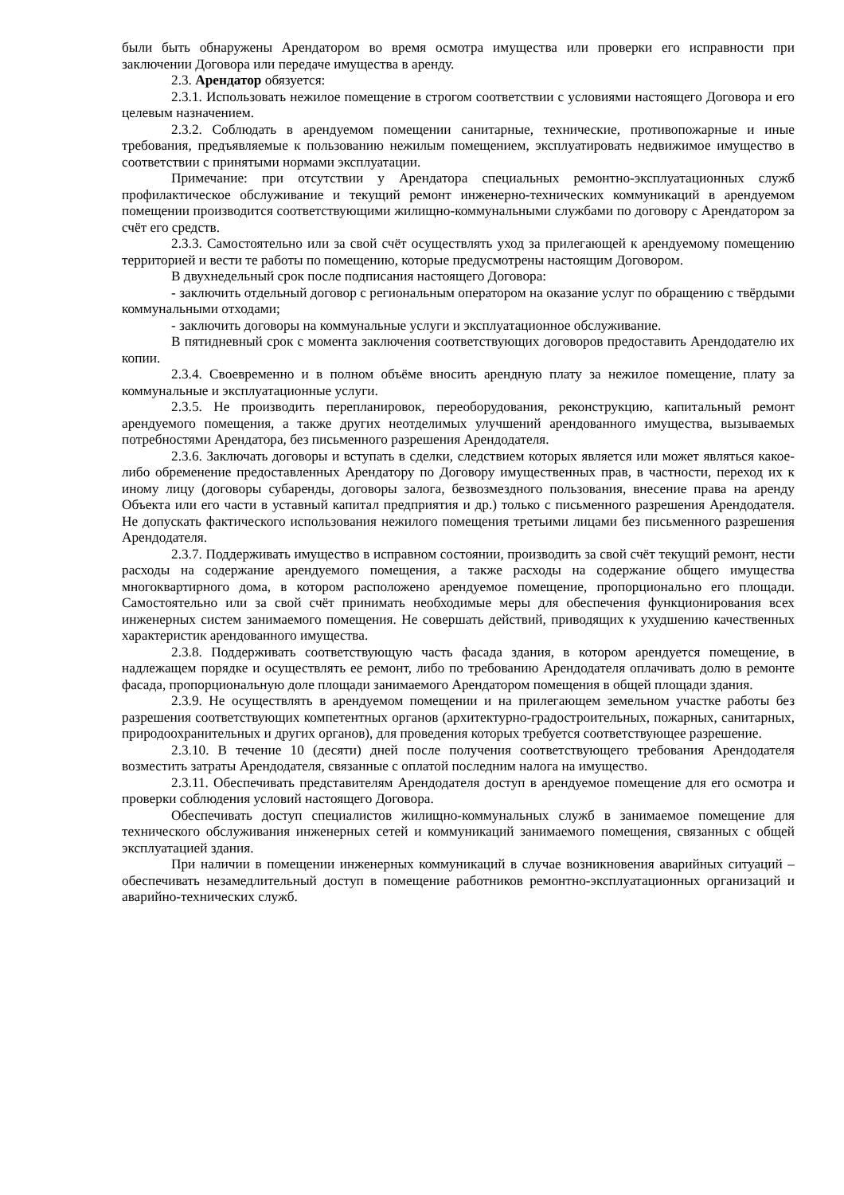были быть обнаружены Арендатором во время осмотра имущества или проверки его исправности при заключении Договора или передаче имущества в аренду.
2.3. Арендатор обязуется:
2.3.1. Использовать нежилое помещение в строгом соответствии с условиями настоящего Договора и его целевым назначением.
2.3.2. Соблюдать в арендуемом помещении санитарные, технические, противопожарные и иные требования, предъявляемые к пользованию нежилым помещением, эксплуатировать недвижимое имущество в соответствии с принятыми нормами эксплуатации.
Примечание: при отсутствии у Арендатора специальных ремонтно-эксплуатационных служб профилактическое обслуживание и текущий ремонт инженерно-технических коммуникаций в арендуемом помещении производится соответствующими жилищно-коммунальными службами по договору с Арендатором за счёт его средств.
2.3.3. Самостоятельно или за свой счёт осуществлять уход за прилегающей к арендуемому помещению территорией и вести те работы по помещению, которые предусмотрены настоящим Договором.
В двухнедельный срок после подписания настоящего Договора:
- заключить отдельный договор с региональным оператором на оказание услуг по обращению с твёрдыми коммунальными отходами;
- заключить договоры на коммунальные услуги и эксплуатационное обслуживание.
В пятидневный срок с момента заключения соответствующих договоров предоставить Арендодателю их копии.
2.3.4. Своевременно и в полном объёме вносить арендную плату за нежилое помещение, плату за коммунальные и эксплуатационные услуги.
2.3.5. Не производить перепланировок, переоборудования, реконструкцию, капитальный ремонт арендуемого помещения, а также других неотделимых улучшений арендованного имущества, вызываемых потребностями Арендатора, без письменного разрешения Арендодателя.
2.3.6. Заключать договоры и вступать в сделки, следствием которых является или может являться какое-либо обременение предоставленных Арендатору по Договору имущественных прав, в частности, переход их к иному лицу (договоры субаренды, договоры залога, безвозмездного пользования, внесение права на аренду Объекта или его части в уставный капитал предприятия и др.) только с письменного разрешения Арендодателя. Не допускать фактического использования нежилого помещения третьими лицами без письменного разрешения Арендодателя.
2.3.7. Поддерживать имущество в исправном состоянии, производить за свой счёт текущий ремонт, нести расходы на содержание арендуемого помещения, а также расходы на содержание общего имущества многоквартирного дома, в котором расположено арендуемое помещение, пропорционально его площади. Самостоятельно или за свой счёт принимать необходимые меры для обеспечения функционирования всех инженерных систем занимаемого помещения. Не совершать действий, приводящих к ухудшению качественных характеристик арендованного имущества.
2.3.8. Поддерживать соответствующую часть фасада здания, в котором арендуется помещение, в надлежащем порядке и осуществлять ее ремонт, либо по требованию Арендодателя оплачивать долю в ремонте фасада, пропорциональную доле площади занимаемого Арендатором помещения в общей площади здания.
2.3.9. Не осуществлять в арендуемом помещении и на прилегающем земельном участке работы без разрешения соответствующих компетентных органов (архитектурно-градостроительных, пожарных, санитарных, природоохранительных и других органов), для проведения которых требуется соответствующее разрешение.
2.3.10. В течение 10 (десяти) дней после получения соответствующего требования Арендодателя возместить затраты Арендодателя, связанные с оплатой последним налога на имущество.
2.3.11. Обеспечивать представителям Арендодателя доступ в арендуемое помещение для его осмотра и проверки соблюдения условий настоящего Договора.
Обеспечивать доступ специалистов жилищно-коммунальных служб в занимаемое помещение для технического обслуживания инженерных сетей и коммуникаций занимаемого помещения, связанных с общей эксплуатацией здания.
При наличии в помещении инженерных коммуникаций в случае возникновения аварийных ситуаций – обеспечивать незамедлительный доступ в помещение работников ремонтно-эксплуатационных организаций и аварийно-технических служб.